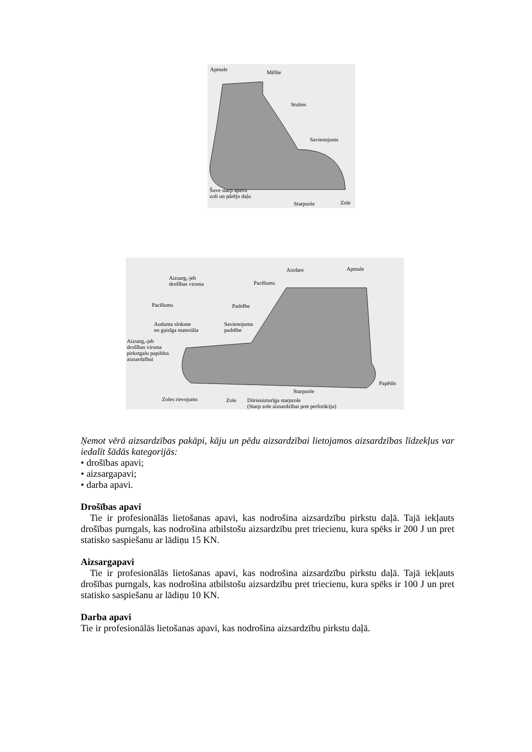Apmale Mēlīte
Stulms
Savienojums
Šuve starp apava
zoli un pārējo daļu
Starpzole Zole
Aizdare Apmale
Aizsarg,-jeb
drošības virsma Pacēlums
Pacēlums Padrēbe
Auduma sloksne
no gaisīga materiāla
Savienojuma
padrēbe
Aizsarg,-jeb
drošības virsma
pirkstgalu papildus
aizsardzībai
Papēdis
Starpzole
Zoles rievojums Zole Dūrienizturīga starpzole
(Starp zole aizsardzībai pret perforāciju)
Ņemot vērā aizsardzības pakāpi, kāju un pēdu aizsardzībai lietojamos aizsardzības līdzekļus var iedalīt šādās kategorijās:
• drošības apavi;
• aizsargapavi;
• darba apavi.
Drošības apavi
Tie ir profesionālās lietošanas apavi, kas nodrošina aizsardzību pirkstu daļā. Tajā iekļauts drošības purngals, kas nodrošina atbilstošu aizsardzību pret triecienu, kura spēks ir 200 J un pret statisko saspiešanu ar lādiņu 15 KN.
Aizsargapavi
Tie ir profesionālās lietošanas apavi, kas nodrošina aizsardzību pirkstu daļā. Tajā iekļauts drošības purngals, kas nodrošina atbilstošu aizsardzību pret triecienu, kura spēks ir 100 J un pret statisko saspiešanu ar lādiņu 10 KN.
Darba apavi
Tie ir profesionālās lietošanas apavi, kas nodrošina aizsardzību pirkstu daļā.